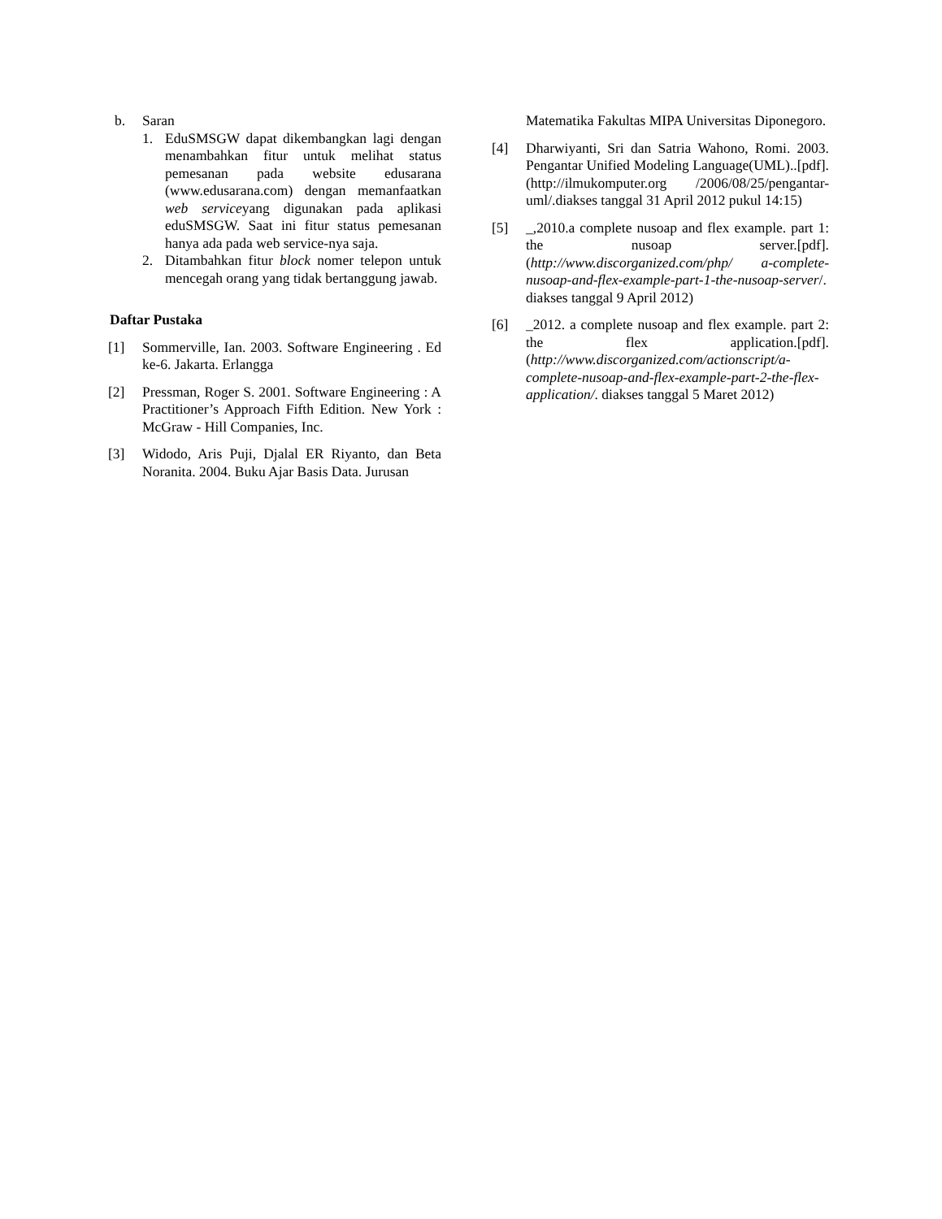b. Saran
1. EduSMSGW dapat dikembangkan lagi dengan menambahkan fitur untuk melihat status pemesanan pada website edusarana (www.edusarana.com) dengan memanfaatkan web serviceyang digunakan pada aplikasi eduSMSGW. Saat ini fitur status pemesanan hanya ada pada web service-nya saja.
2. Ditambahkan fitur block nomer telepon untuk mencegah orang yang tidak bertanggung jawab.
Daftar Pustaka
[1] Sommerville, Ian. 2003. Software Engineering . Ed ke-6. Jakarta. Erlangga
[2] Pressman, Roger S. 2001. Software Engineering : A Practitioner’s Approach Fifth Edition. New York : McGraw - Hill Companies, Inc.
[3] Widodo, Aris Puji, Djalal ER Riyanto, dan Beta Noranita. 2004. Buku Ajar Basis Data. Jurusan
Matematika Fakultas MIPA Universitas Diponegoro.
[4] Dharwiyanti, Sri dan Satria Wahono, Romi. 2003. Pengantar Unified Modeling Language(UML)..[pdf].(http://ilmukomputer.org /2006/08/25/pengantar-uml/.diakses tanggal 31 April 2012 pukul 14:15)
[5] _,2010.a complete nusoap and flex example. part 1: the nusoap server.[pdf].(http://www.discorganized.com/php/ a-complete-nusoap-and-flex-example-part-1-the-nusoap-server/. diakses tanggal 9 April 2012)
[6] _2012. a complete nusoap and flex example. part 2: the flex application.[pdf]. (http://www.discorganized.com/actionscript/a-complete-nusoap-and-flex-example-part-2-the-flex-application/. diakses tanggal 5 Maret 2012)